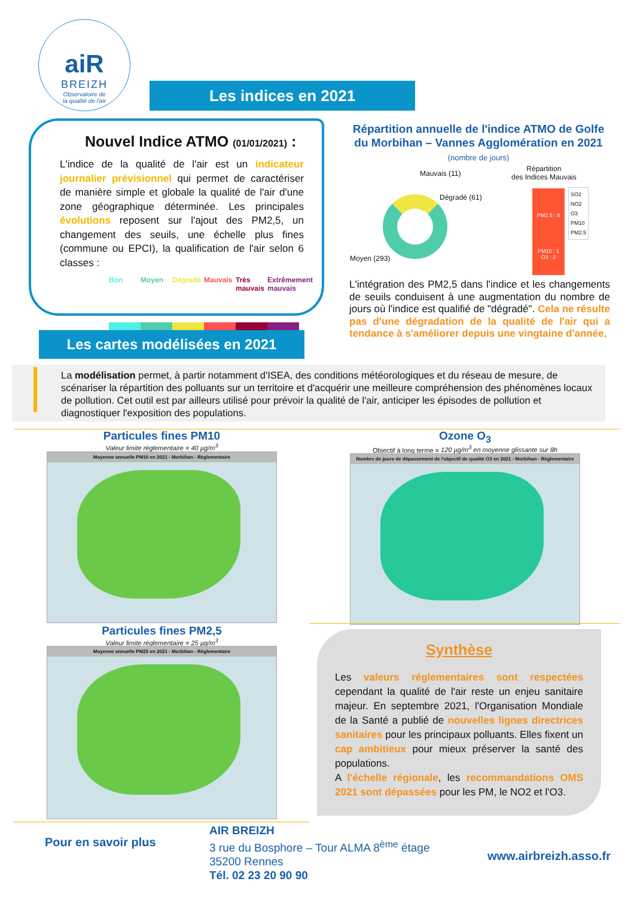aiR
BREIZH
Observatoire de
la qualité de l'air
Les indices en 2021
Nouvel Indice ATMO (01/01/2021) :
L'indice de la qualité de l'air est un indicateur journalier prévisionnel qui permet de caractériser de manière simple et globale la qualité de l'air d'une zone géographique déterminée. Les principales évolutions reposent sur l'ajout des PM2,5, un changement des seuils, une échelle plus fines (commune ou EPCI), la qualification de l'air selon 6 classes :
Bon Moyen Dégradé Mauvais Très mauvais Extrêmement mauvais
Répartition annuelle de l'indice ATMO de Golfe du Morbihan – Vannes Agglomération en 2021 (nombre de jours)
Mauvais (11)
Dégradé (61)
Moyen (293)
Répartition
des Indices Mauvais
PM2.5 : 8
PM10 : 1
O3 : 2
SO2
NO2
O3
PM10
PM2.5
L'intégration des PM2,5 dans l'indice et les changements de seuils conduisent à une augmentation du nombre de jours où l'indice est qualifié de "dégradé". Cela ne résulte pas d'une dégradation de la qualité de l'air qui a tendance à s'améliorer depuis une vingtaine d'année.
Les cartes modélisées en 2021
La modélisation permet, à partir notamment d'ISEA, des conditions météorologiques et du réseau de mesure, de scénariser la répartition des polluants sur un territoire et d'acquérir une meilleure compréhension des phénomènes locaux de pollution. Cet outil est par ailleurs utilisé pour prévoir la qualité de l'air, anticiper les épisodes de pollution et diagnostiquer l'exposition des populations.
Particules fines PM10
Valeur limite réglementaire = 40 µg/m<sup>3</sup>
Moyenne annuelle PM10 en 2021 - Morbihan - Règlementaire
Particules fines PM2,5
Valeur limite réglementaire = 25 µg/m<sup>3</sup>
Moyenne annuelle PM25 en 2021 - Morbihan - Règlementaire
Ozone O<sub>3</sub>
Objectif à long terme = 120 µg/m<sup>3</sup> en moyenne glissante sur 8h
Nombre de jours de dépassement de l'objectif de qualité O3 en 2021 - Morbihan - Règlementaire
Synthèse
Les valeurs réglementaires sont respectées cependant la qualité de l'air reste un enjeu sanitaire majeur. En septembre 2021, l'Organisation Mondiale de la Santé a publié de nouvelles lignes directrices sanitaires pour les principaux polluants. Elles fixent un cap ambitieux pour mieux préserver la santé des populations.
A l'échelle régionale, les recommandations OMS 2021 sont dépassées pour les PM, le NO2 et l'O3.
Pour en savoir plus
AIR BREIZH
3 rue du Bosphore – Tour ALMA 8<sup>ème</sup> étage
35200 Rennes
Tél. 02 23 20 90 90
www.airbreizh.asso.fr